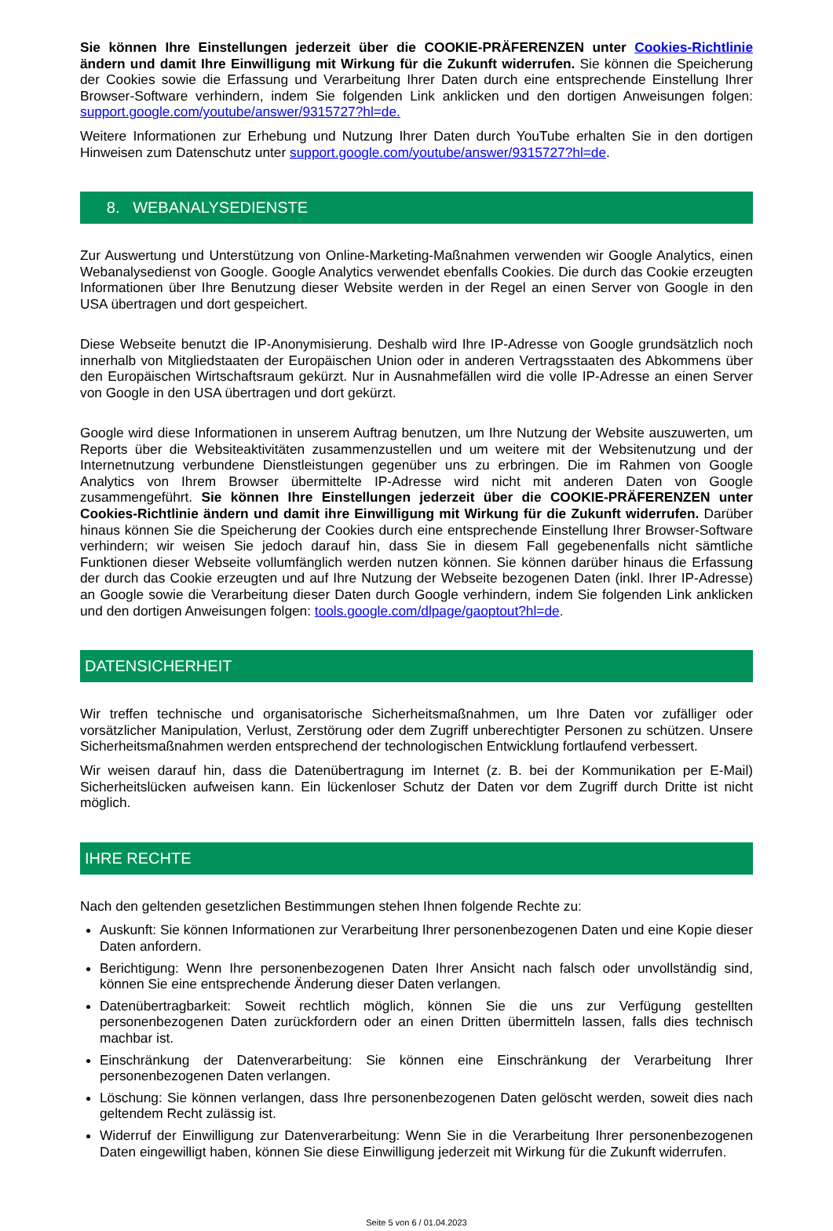Sie können Ihre Einstellungen jederzeit über die COOKIE-PRÄFERENZEN unter Cookies-Richtlinie ändern und damit Ihre Einwilligung mit Wirkung für die Zukunft widerrufen. Sie können die Speicherung der Cookies sowie die Erfassung und Verarbeitung Ihrer Daten durch eine entsprechende Einstellung Ihrer Browser-Software verhindern, indem Sie folgenden Link anklicken und den dortigen Anweisungen folgen: support.google.com/youtube/answer/9315727?hl=de.
Weitere Informationen zur Erhebung und Nutzung Ihrer Daten durch YouTube erhalten Sie in den dortigen Hinweisen zum Datenschutz unter support.google.com/youtube/answer/9315727?hl=de.
8. WEBANALYSEDIENSTE
Zur Auswertung und Unterstützung von Online-Marketing-Maßnahmen verwenden wir Google Analytics, einen Webanalysedienst von Google. Google Analytics verwendet ebenfalls Cookies. Die durch das Cookie erzeugten Informationen über Ihre Benutzung dieser Website werden in der Regel an einen Server von Google in den USA übertragen und dort gespeichert.
Diese Webseite benutzt die IP-Anonymisierung. Deshalb wird Ihre IP-Adresse von Google grundsätzlich noch innerhalb von Mitgliedstaaten der Europäischen Union oder in anderen Vertragsstaaten des Abkommens über den Europäischen Wirtschaftsraum gekürzt. Nur in Ausnahmefällen wird die volle IP-Adresse an einen Server von Google in den USA übertragen und dort gekürzt.
Google wird diese Informationen in unserem Auftrag benutzen, um Ihre Nutzung der Website auszuwerten, um Reports über die Websiteaktivitäten zusammenzustellen und um weitere mit der Websitenutzung und der Internetnutzung verbundene Dienstleistungen gegenüber uns zu erbringen. Die im Rahmen von Google Analytics von Ihrem Browser übermittelte IP-Adresse wird nicht mit anderen Daten von Google zusammengeführt. Sie können Ihre Einstellungen jederzeit über die COOKIE-PRÄFERENZEN unter Cookies-Richtlinie ändern und damit ihre Einwilligung mit Wirkung für die Zukunft widerrufen. Darüber hinaus können Sie die Speicherung der Cookies durch eine entsprechende Einstellung Ihrer Browser-Software verhindern; wir weisen Sie jedoch darauf hin, dass Sie in diesem Fall gegebenenfalls nicht sämtliche Funktionen dieser Webseite vollumfänglich werden nutzen können. Sie können darüber hinaus die Erfassung der durch das Cookie erzeugten und auf Ihre Nutzung der Webseite bezogenen Daten (inkl. Ihrer IP-Adresse) an Google sowie die Verarbeitung dieser Daten durch Google verhindern, indem Sie folgenden Link anklicken und den dortigen Anweisungen folgen: tools.google.com/dlpage/gaoptout?hl=de.
DATENSICHERHEIT
Wir treffen technische und organisatorische Sicherheitsmaßnahmen, um Ihre Daten vor zufälliger oder vorsätzlicher Manipulation, Verlust, Zerstörung oder dem Zugriff unberechtigter Personen zu schützen. Unsere Sicherheitsmaßnahmen werden entsprechend der technologischen Entwicklung fortlaufend verbessert.
Wir weisen darauf hin, dass die Datenübertragung im Internet (z. B. bei der Kommunikation per E-Mail) Sicherheitslücken aufweisen kann. Ein lückenloser Schutz der Daten vor dem Zugriff durch Dritte ist nicht möglich.
IHRE RECHTE
Nach den geltenden gesetzlichen Bestimmungen stehen Ihnen folgende Rechte zu:
Auskunft: Sie können Informationen zur Verarbeitung Ihrer personenbezogenen Daten und eine Kopie dieser Daten anfordern.
Berichtigung: Wenn Ihre personenbezogenen Daten Ihrer Ansicht nach falsch oder unvollständig sind, können Sie eine entsprechende Änderung dieser Daten verlangen.
Datenübertragbarkeit: Soweit rechtlich möglich, können Sie die uns zur Verfügung gestellten personenbezogenen Daten zurückfordern oder an einen Dritten übermitteln lassen, falls dies technisch machbar ist.
Einschränkung der Datenverarbeitung: Sie können eine Einschränkung der Verarbeitung Ihrer personenbezogenen Daten verlangen.
Löschung: Sie können verlangen, dass Ihre personenbezogenen Daten gelöscht werden, soweit dies nach geltendem Recht zulässig ist.
Widerruf der Einwilligung zur Datenverarbeitung: Wenn Sie in die Verarbeitung Ihrer personenbezogenen Daten eingewilligt haben, können Sie diese Einwilligung jederzeit mit Wirkung für die Zukunft widerrufen.
Seite 5 von 6 / 01.04.2023